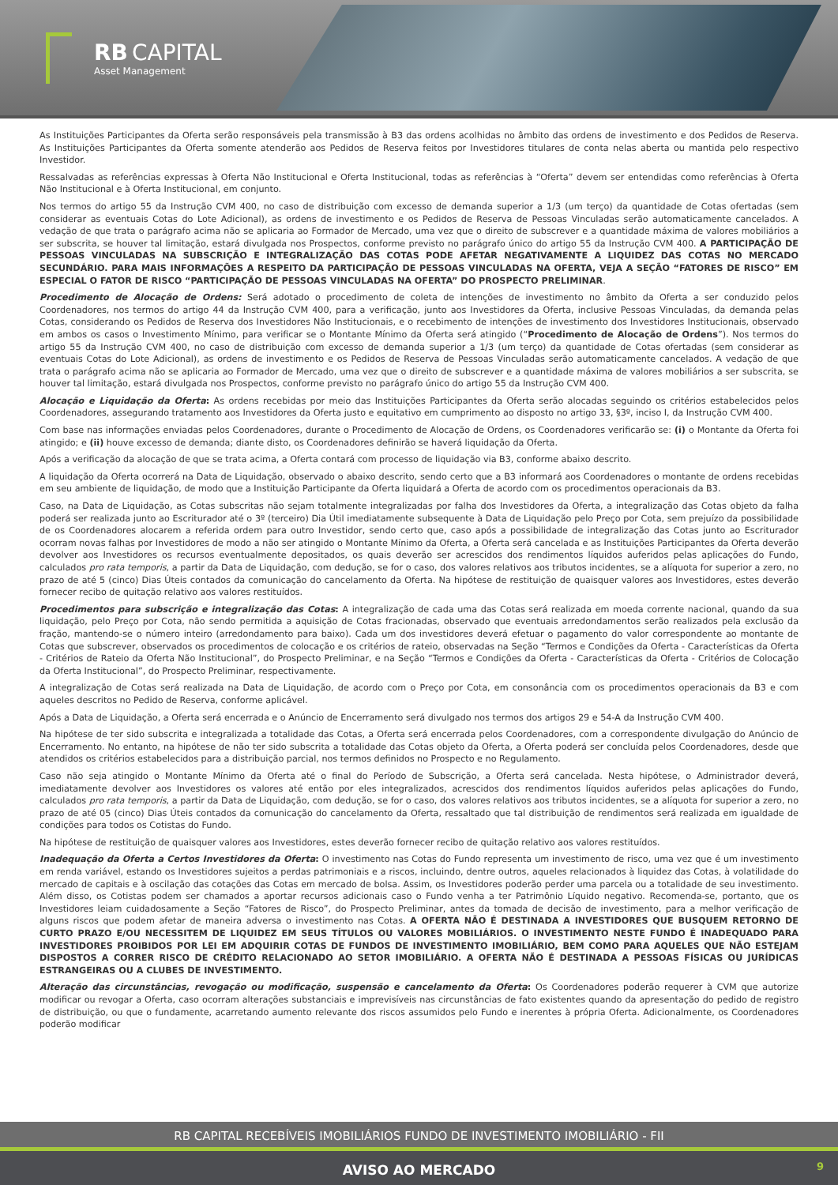RB CAPITAL
Asset Management
As Instituições Participantes da Oferta serão responsáveis pela transmissão à B3 das ordens acolhidas no âmbito das ordens de investimento e dos Pedidos de Reserva. As Instituições Participantes da Oferta somente atenderão aos Pedidos de Reserva feitos por Investidores titulares de conta nelas aberta ou mantida pelo respectivo Investidor.
Ressalvadas as referências expressas à Oferta Não Institucional e Oferta Institucional, todas as referências à “Oferta” devem ser entendidas como referências à Oferta Não Institucional e à Oferta Institucional, em conjunto.
Nos termos do artigo 55 da Instrução CVM 400, no caso de distribuição com excesso de demanda superior a 1/3 (um terço) da quantidade de Cotas ofertadas (sem considerar as eventuais Cotas do Lote Adicional), as ordens de investimento e os Pedidos de Reserva de Pessoas Vinculadas serão automaticamente cancelados. A vedação de que trata o parágrafo acima não se aplicaria ao Formador de Mercado, uma vez que o direito de subscrever e a quantidade máxima de valores mobiliários a ser subscrita, se houver tal limitação, estará divulgada nos Prospectos, conforme previsto no parágrafo único do artigo 55 da Instrução CVM 400. A PARTICIPAÇÃO DE PESSOAS VINCULADAS NA SUBSCRIÇÃO E INTEGRALIZAÇÃO DAS COTAS PODE AFETAR NEGATIVAMENTE A LIQUIDEZ DAS COTAS NO MERCADO SECUNDÁRIO. PARA MAIS INFORMAÇÕES A RESPEITO DA PARTICIPAÇÃO DE PESSOAS VINCULADAS NA OFERTA, VEJA A SEÇÃO “FATORES DE RISCO” EM ESPECIAL O FATOR DE RISCO “PARTICIPAÇÃO DE PESSOAS VINCULADAS NA OFERTA” DO PROSPECTO PRELIMINAR.
Procedimento de Alocação de Ordens: Será adotado o procedimento de coleta de intenções de investimento no âmbito da Oferta a ser conduzido pelos Coordenadores, nos termos do artigo 44 da Instrução CVM 400, para a verificação, junto aos Investidores da Oferta, inclusive Pessoas Vinculadas, da demanda pelas Cotas, considerando os Pedidos de Reserva dos Investidores Não Institucionais, e o recebimento de intenções de investimento dos Investidores Institucionais, observado em ambos os casos o Investimento Mínimo, para verificar se o Montante Mínimo da Oferta será atingido (“Procedimento de Alocação de Ordens”). Nos termos do artigo 55 da Instrução CVM 400, no caso de distribuição com excesso de demanda superior a 1/3 (um terço) da quantidade de Cotas ofertadas (sem considerar as eventuais Cotas do Lote Adicional), as ordens de investimento e os Pedidos de Reserva de Pessoas Vinculadas serão automaticamente cancelados. A vedação de que trata o parágrafo acima não se aplicaria ao Formador de Mercado, uma vez que o direito de subscrever e a quantidade máxima de valores mobiliários a ser subscrita, se houver tal limitação, estará divulgada nos Prospectos, conforme previsto no parágrafo único do artigo 55 da Instrução CVM 400.
Alocação e Liquidação da Oferta: As ordens recebidas por meio das Instituições Participantes da Oferta serão alocadas seguindo os critérios estabelecidos pelos Coordenadores, assegurando tratamento aos Investidores da Oferta justo e equitativo em cumprimento ao disposto no artigo 33, §3º, inciso I, da Instrução CVM 400.
Com base nas informações enviadas pelos Coordenadores, durante o Procedimento de Alocação de Ordens, os Coordenadores verificarão se: (i) o Montante da Oferta foi atingido; e (ii) houve excesso de demanda; diante disto, os Coordenadores definirão se haverá liquidação da Oferta.
Após a verificação da alocação de que se trata acima, a Oferta contará com processo de liquidação via B3, conforme abaixo descrito.
A liquidação da Oferta ocorrerá na Data de Liquidação, observado o abaixo descrito, sendo certo que a B3 informará aos Coordenadores o montante de ordens recebidas em seu ambiente de liquidação, de modo que a Instituição Participante da Oferta liquidará a Oferta de acordo com os procedimentos operacionais da B3.
Caso, na Data de Liquidação, as Cotas subscritas não sejam totalmente integralizadas por falha dos Investidores da Oferta, a integralização das Cotas objeto da falha poderá ser realizada junto ao Escriturador até o 3º (terceiro) Dia Útil imediatamente subsequente à Data de Liquidação pelo Preço por Cota, sem prejuízo da possibilidade de os Coordenadores alocarem a referida ordem para outro Investidor, sendo certo que, caso após a possibilidade de integralização das Cotas junto ao Escriturador ocorram novas falhas por Investidores de modo a não ser atingido o Montante Mínimo da Oferta, a Oferta será cancelada e as Instituições Participantes da Oferta deverão devolver aos Investidores os recursos eventualmente depositados, os quais deverão ser acrescidos dos rendimentos líquidos auferidos pelas aplicações do Fundo, calculados pro rata temporis, a partir da Data de Liquidação, com dedução, se for o caso, dos valores relativos aos tributos incidentes, se a alíquota for superior a zero, no prazo de até 5 (cinco) Dias Úteis contados da comunicação do cancelamento da Oferta. Na hipótese de restituição de quaisquer valores aos Investidores, estes deverão fornecer recibo de quitação relativo aos valores restituídos.
Procedimentos para subscrição e integralização das Cotas: A integralização de cada uma das Cotas será realizada em moeda corrente nacional, quando da sua liquidação, pelo Preço por Cota, não sendo permitida a aquisição de Cotas fracionadas, observado que eventuais arredondamentos serão realizados pela exclusão da fração, mantendo-se o número inteiro (arredondamento para baixo). Cada um dos investidores deverá efetuar o pagamento do valor correspondente ao montante de Cotas que subscrever, observados os procedimentos de colocação e os critérios de rateio, observadas na Seção “Termos e Condições da Oferta - Características da Oferta - Critérios de Rateio da Oferta Não Institucional”, do Prospecto Preliminar, e na Seção “Termos e Condições da Oferta - Características da Oferta - Critérios de Colocação da Oferta Institucional”, do Prospecto Preliminar, respectivamente.
A integralização de Cotas será realizada na Data de Liquidação, de acordo com o Preço por Cota, em consonância com os procedimentos operacionais da B3 e com aqueles descritos no Pedido de Reserva, conforme aplicável.
Após a Data de Liquidação, a Oferta será encerrada e o Anúncio de Encerramento será divulgado nos termos dos artigos 29 e 54-A da Instrução CVM 400.
Na hipótese de ter sido subscrita e integralizada a totalidade das Cotas, a Oferta será encerrada pelos Coordenadores, com a correspondente divulgação do Anúncio de Encerramento. No entanto, na hipótese de não ter sido subscrita a totalidade das Cotas objeto da Oferta, a Oferta poderá ser concluída pelos Coordenadores, desde que atendidos os critérios estabelecidos para a distribuição parcial, nos termos definidos no Prospecto e no Regulamento.
Caso não seja atingido o Montante Mínimo da Oferta até o final do Período de Subscrição, a Oferta será cancelada. Nesta hipótese, o Administrador deverá, imediatamente devolver aos Investidores os valores até então por eles integralizados, acrescidos dos rendimentos líquidos auferidos pelas aplicações do Fundo, calculados pro rata temporis, a partir da Data de Liquidação, com dedução, se for o caso, dos valores relativos aos tributos incidentes, se a alíquota for superior a zero, no prazo de até 05 (cinco) Dias Úteis contados da comunicação do cancelamento da Oferta, ressaltado que tal distribuição de rendimentos será realizada em igualdade de condições para todos os Cotistas do Fundo.
Na hipótese de restituição de quaisquer valores aos Investidores, estes deverão fornecer recibo de quitação relativo aos valores restituídos.
Inadequação da Oferta a Certos Investidores da Oferta: O investimento nas Cotas do Fundo representa um investimento de risco, uma vez que é um investimento em renda variável, estando os Investidores sujeitos a perdas patrimoniais e a riscos, incluindo, dentre outros, aqueles relacionados à liquidez das Cotas, à volatilidade do mercado de capitais e à oscilação das cotações das Cotas em mercado de bolsa. Assim, os Investidores poderão perder uma parcela ou a totalidade de seu investimento. Além disso, os Cotistas podem ser chamados a aportar recursos adicionais caso o Fundo venha a ter Patrimônio Líquido negativo. Recomenda-se, portanto, que os Investidores leiam cuidadosamente a Seção “Fatores de Risco”, do Prospecto Preliminar, antes da tomada de decisão de investimento, para a melhor verificação de alguns riscos que podem afetar de maneira adversa o investimento nas Cotas. A OFERTA NÃO É DESTINADA A INVESTIDORES QUE BUSQUEM RETORNO DE CURTO PRAZO E/OU NECESSITEM DE LIQUIDEZ EM SEUS TÍTULOS OU VALORES MOBILIÁRIOS. O INVESTIMENTO NESTE FUNDO É INADEQUADO PARA INVESTIDORES PROIBIDOS POR LEI EM ADQUIRIR COTAS DE FUNDOS DE INVESTIMENTO IMOBILIÁRIO, BEM COMO PARA AQUELES QUE NÃO ESTEJAM DISPOSTOS A CORRER RISCO DE CRÉDITO RELACIONADO AO SETOR IMOBILIÁRIO. A OFERTA NÃO É DESTINADA A PESSOAS FÍSICAS OU JURÍDICAS ESTRANGEIRAS OU A CLUBES DE INVESTIMENTO.
Alteração das circunstâncias, revogação ou modificação, suspensão e cancelamento da Oferta: Os Coordenadores poderão requerer à CVM que autorize modificar ou revogar a Oferta, caso ocorram alterações substanciais e imprevisíveis nas circunstâncias de fato existentes quando da apresentação do pedido de registro de distribuição, ou que o fundamente, acarretando aumento relevante dos riscos assumidos pelo Fundo e inerentes à própria Oferta. Adicionalmente, os Coordenadores poderão modificar
RB CAPITAL RECEBÍVEIS IMOBILIÁRIOS FUNDO DE INVESTIMENTO IMOBILIÁRIO - FII
AVISO AO MERCADO 9